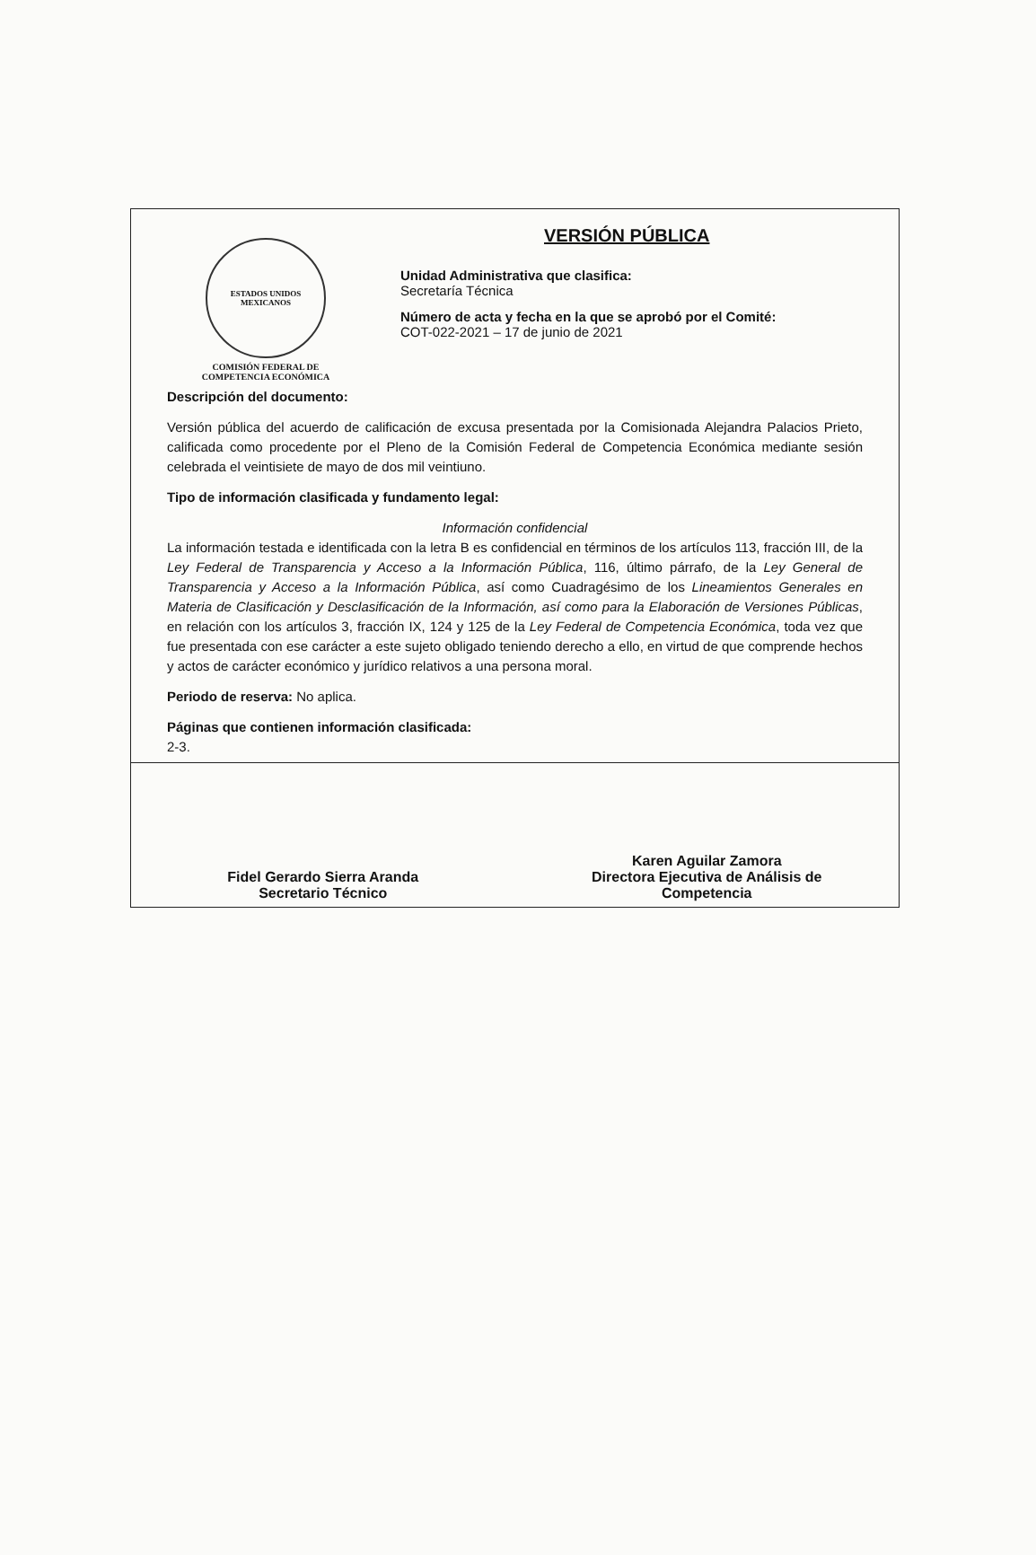ESTADOS UNIDOS MEXICANOS
COMISIÓN FEDERAL DE
COMPETENCIA ECONÓMICA
VERSIÓN PÚBLICA
Unidad Administrativa que clasifica:
Secretaría Técnica
Número de acta y fecha en la que se aprobó por el Comité:
COT-022-2021 – 17 de junio de 2021
Descripción del documento:
Versión pública del acuerdo de calificación de excusa presentada por la Comisionada Alejandra Palacios Prieto, calificada como procedente por el Pleno de la Comisión Federal de Competencia Económica mediante sesión celebrada el veintisiete de mayo de dos mil veintiuno.
Tipo de información clasificada y fundamento legal:
Información confidencial
La información testada e identificada con la letra B es confidencial en términos de los artículos 113, fracción III, de la Ley Federal de Transparencia y Acceso a la Información Pública, 116, último párrafo, de la Ley General de Transparencia y Acceso a la Información Pública, así como Cuadragésimo de los Lineamientos Generales en Materia de Clasificación y Desclasificación de la Información, así como para la Elaboración de Versiones Públicas, en relación con los artículos 3, fracción IX, 124 y 125 de la Ley Federal de Competencia Económica, toda vez que fue presentada con ese carácter a este sujeto obligado teniendo derecho a ello, en virtud de que comprende hechos y actos de carácter económico y jurídico relativos a una persona moral.
Periodo de reserva: No aplica.
Páginas que contienen información clasificada:
2-3.
Fidel Gerardo Sierra Aranda
Secretario Técnico
Karen Aguilar Zamora
Directora Ejecutiva de Análisis de
Competencia